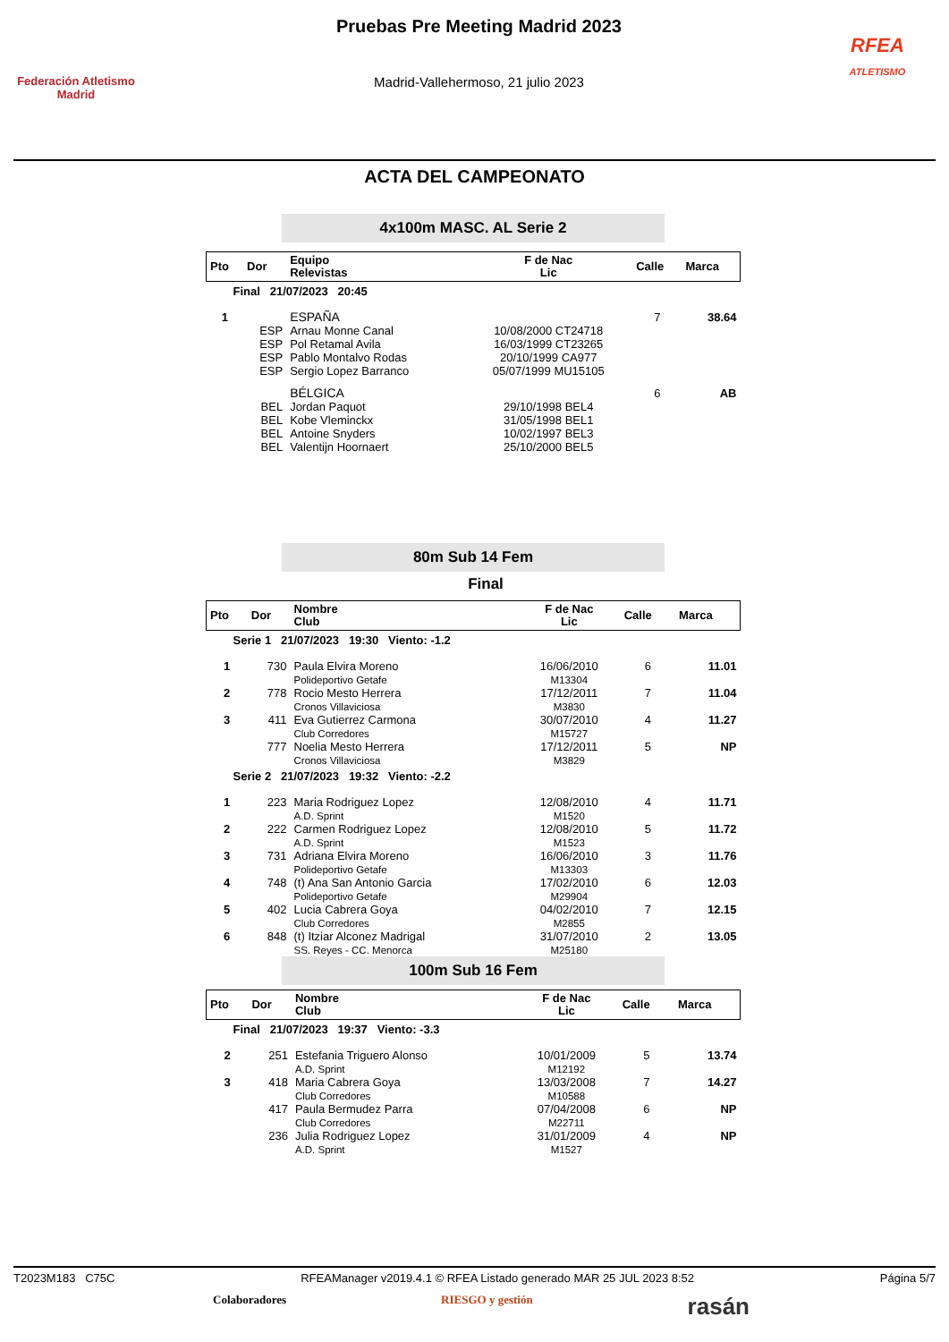Federación Atletismo
Madrid
Pruebas Pre Meeting Madrid 2023
Madrid-Vallehermoso, 21 julio 2023
RFEA
ATLETISMO
ACTA DEL CAMPEONATO
4x100m MASC. AL Serie 2
| Pto | Dor | Equipo Relevistas | F de Nac Lic | Calle | Marca |
| --- | --- | --- | --- | --- | --- |
| Final 21/07/2023 20:45 | | | | | |
| 1 | | ESPAÑA | | 7 | 38.64 |
| | ESP | Arnau Monne Canal | 10/08/2000 CT24718 | | |
| | ESP | Pol Retamal Avila | 16/03/1999 CT23265 | | |
| | ESP | Pablo Montalvo Rodas | 20/10/1999 CA977 | | |
| | ESP | Sergio Lopez Barranco | 05/07/1999 MU15105 | | |
| | | BÉLGICA | | 6 | AB |
| | BEL | Jordan Paquot | 29/10/1998 BEL4 | | |
| | BEL | Kobe Vleminckx | 31/05/1998 BEL1 | | |
| | BEL | Antoine Snyders | 10/02/1997 BEL3 | | |
| | BEL | Valentijn Hoornaert | 25/10/2000 BEL5 | | |
80m Sub 14 Fem
Final
| Pto | Dor | Nombre Club | F de Nac Lic | Calle | Marca |
| --- | --- | --- | --- | --- | --- |
| Serie 1 21/07/2023 19:30 Viento: -1.2 | | | | | |
| 1 | 730 | Paula Elvira Moreno Polideportivo Getafe | 16/06/2010 M13304 | 6 | 11.01 |
| 2 | 778 | Rocio Mesto Herrera Cronos Villaviciosa | 17/12/2011 M3830 | 7 | 11.04 |
| 3 | 411 | Eva Gutierrez Carmona Club Corredores | 30/07/2010 M15727 | 4 | 11.27 |
| | 777 | Noelia Mesto Herrera Cronos Villaviciosa | 17/12/2011 M3829 | 5 | NP |
| Serie 2 21/07/2023 19:32 Viento: -2.2 | | | | | |
| 1 | 223 | Maria Rodriguez Lopez A.D. Sprint | 12/08/2010 M1520 | 4 | 11.71 |
| 2 | 222 | Carmen Rodriguez Lopez A.D. Sprint | 12/08/2010 M1523 | 5 | 11.72 |
| 3 | 731 | Adriana Elvira Moreno Polideportivo Getafe | 16/06/2010 M13303 | 3 | 11.76 |
| 4 | 748 | (t) Ana San Antonio Garcia Polideportivo Getafe | 17/02/2010 M29904 | 6 | 12.03 |
| 5 | 402 | Lucia Cabrera Goya Club Corredores | 04/02/2010 M2855 | 7 | 12.15 |
| 6 | 848 | (t) Itziar Alconez Madrigal SS. Reyes - CC. Menorca | 31/07/2010 M25180 | 2 | 13.05 |
100m Sub 16 Fem
| Pto | Dor | Nombre Club | F de Nac Lic | Calle | Marca |
| --- | --- | --- | --- | --- | --- |
| Final 21/07/2023 19:37 Viento: -3.3 | | | | | |
| 2 | 251 | Estefania Triguero Alonso A.D. Sprint | 10/01/2009 M12192 | 5 | 13.74 |
| 3 | 418 | Maria Cabrera Goya Club Corredores | 13/03/2008 M10588 | 7 | 14.27 |
| | 417 | Paula Bermudez Parra Club Corredores | 07/04/2008 M22711 | 6 | NP |
| | 236 | Julia Rodriguez Lopez A.D. Sprint | 31/01/2009 M1527 | 4 | NP |
T2023M183 C75C RFEAManager v2019.4.1 © RFEA Listado generado MAR 25 JUL 2023 8:52 Página 5/7
Colaboradores RIESGO y gestión rasán